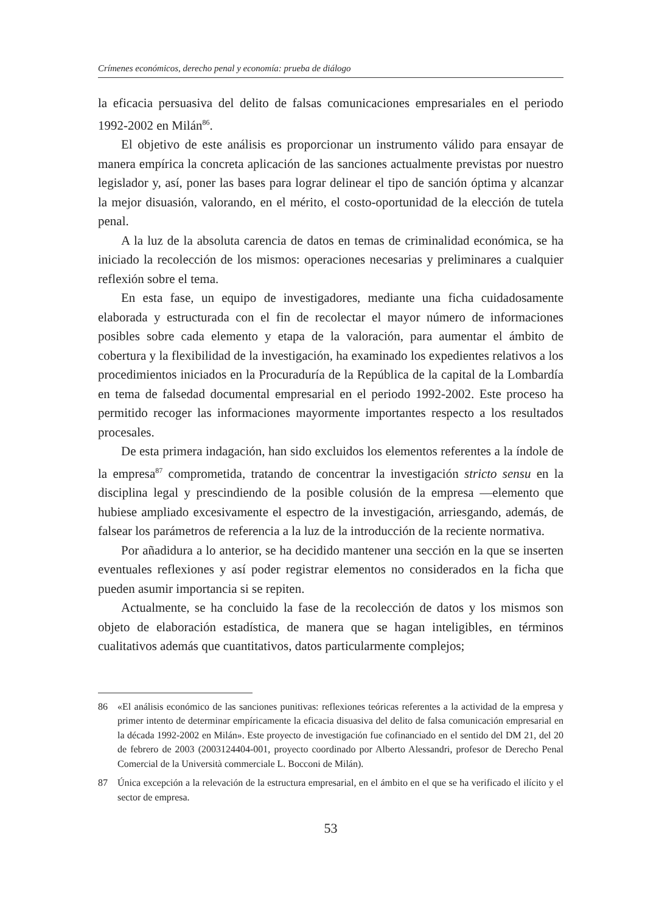Crímenes económicos, derecho penal y economía: prueba de diálogo
la eficacia persuasiva del delito de falsas comunicaciones empresariales en el periodo 1992-2002 en Milán<sup>86</sup>.
El objetivo de este análisis es proporcionar un instrumento válido para ensayar de manera empírica la concreta aplicación de las sanciones actualmente previstas por nuestro legislador y, así, poner las bases para lograr delinear el tipo de sanción óptima y alcanzar la mejor disuasión, valorando, en el mérito, el costo-oportunidad de la elección de tutela penal.
A la luz de la absoluta carencia de datos en temas de criminalidad económica, se ha iniciado la recolección de los mismos: operaciones necesarias y preliminares a cualquier reflexión sobre el tema.
En esta fase, un equipo de investigadores, mediante una ficha cuidadosamente elaborada y estructurada con el fin de recolectar el mayor número de informaciones posibles sobre cada elemento y etapa de la valoración, para aumentar el ámbito de cobertura y la flexibilidad de la investigación, ha examinado los expedientes relativos a los procedimientos iniciados en la Procuraduría de la República de la capital de la Lombardía en tema de falsedad documental empresarial en el periodo 1992-2002. Este proceso ha permitido recoger las informaciones mayormente importantes respecto a los resultados procesales.
De esta primera indagación, han sido excluidos los elementos referentes a la índole de la empresa<sup>87</sup> comprometida, tratando de concentrar la investigación stricto sensu en la disciplina legal y prescindiendo de la posible colusión de la empresa —elemento que hubiese ampliado excesivamente el espectro de la investigación, arriesgando, además, de falsear los parámetros de referencia a la luz de la introducción de la reciente normativa.
Por añadidura a lo anterior, se ha decidido mantener una sección en la que se inserten eventuales reflexiones y así poder registrar elementos no considerados en la ficha que pueden asumir importancia si se repiten.
Actualmente, se ha concluido la fase de la recolección de datos y los mismos son objeto de elaboración estadística, de manera que se hagan inteligibles, en términos cualitativos además que cuantitativos, datos particularmente complejos;
86 «El análisis económico de las sanciones punitivas: reflexiones teóricas referentes a la actividad de la empresa y primer intento de determinar empíricamente la eficacia disuasiva del delito de falsa comunicación empresarial en la década 1992-2002 en Milán». Este proyecto de investigación fue cofinanciado en el sentido del DM 21, del 20 de febrero de 2003 (2003124404-001, proyecto coordinado por Alberto Alessandri, profesor de Derecho Penal Comercial de la Università commerciale L. Bocconi de Milán).
87 Única excepción a la relevación de la estructura empresarial, en el ámbito en el que se ha verificado el ilícito y el sector de empresa.
53